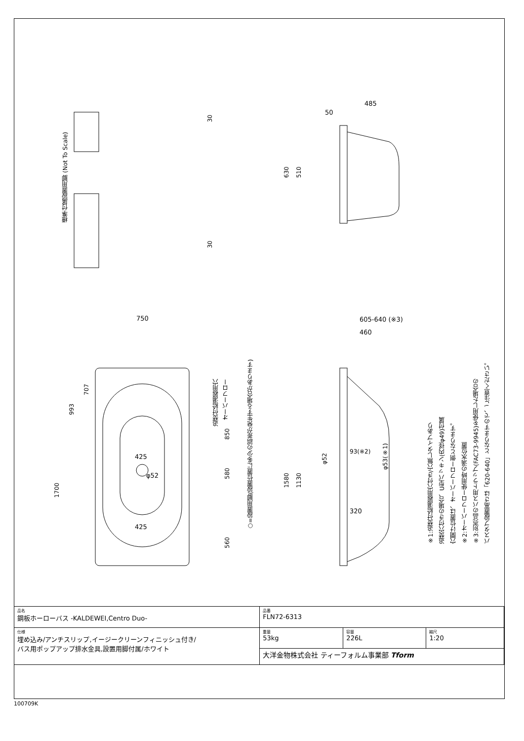750
425
425
φ52
485
50
605-640 (※3)
460
93(※2)
320
1700
993
707
850
580
560
追焚付給湯器用穴
オーバーフロー
○=設置用脚(設置位置に多少の誤差が発生する場合があります)
標準付属設置用脚 (Not To Scale)
30
30
630
510
1580
1130
φ52
φ53(※1)
※1:追焚付給湯器用穴付き/穴無しタイプあり
追焚穴付きの場合、U型パッキン(内径φ49)付属
穴開け位置は、オーバーフロー側となります。
※2:オーバーフロー使用時の満水位置
※3:別売品のバス用トラップ(FAC73-9945)を使用した場合の
バスタブ設置高さは「620-640」となりますので、ご注意ください。
| 品名 鋼板ホーローバス -KALDEWEI,Centro Duo- | 品番 FLN72-6313 | | |
| 仕様 埋め込み/アンチスリップ,イージークリーンフィニッシュ付き/ バス用ポップアップ排水金具,設置用脚付属/ホワイト | 重量 53kg | 容量 226L | 縮尺 1:20 |
| | 大洋金物株式会社 ティーフォルム事業部 Tform | | |
100709K